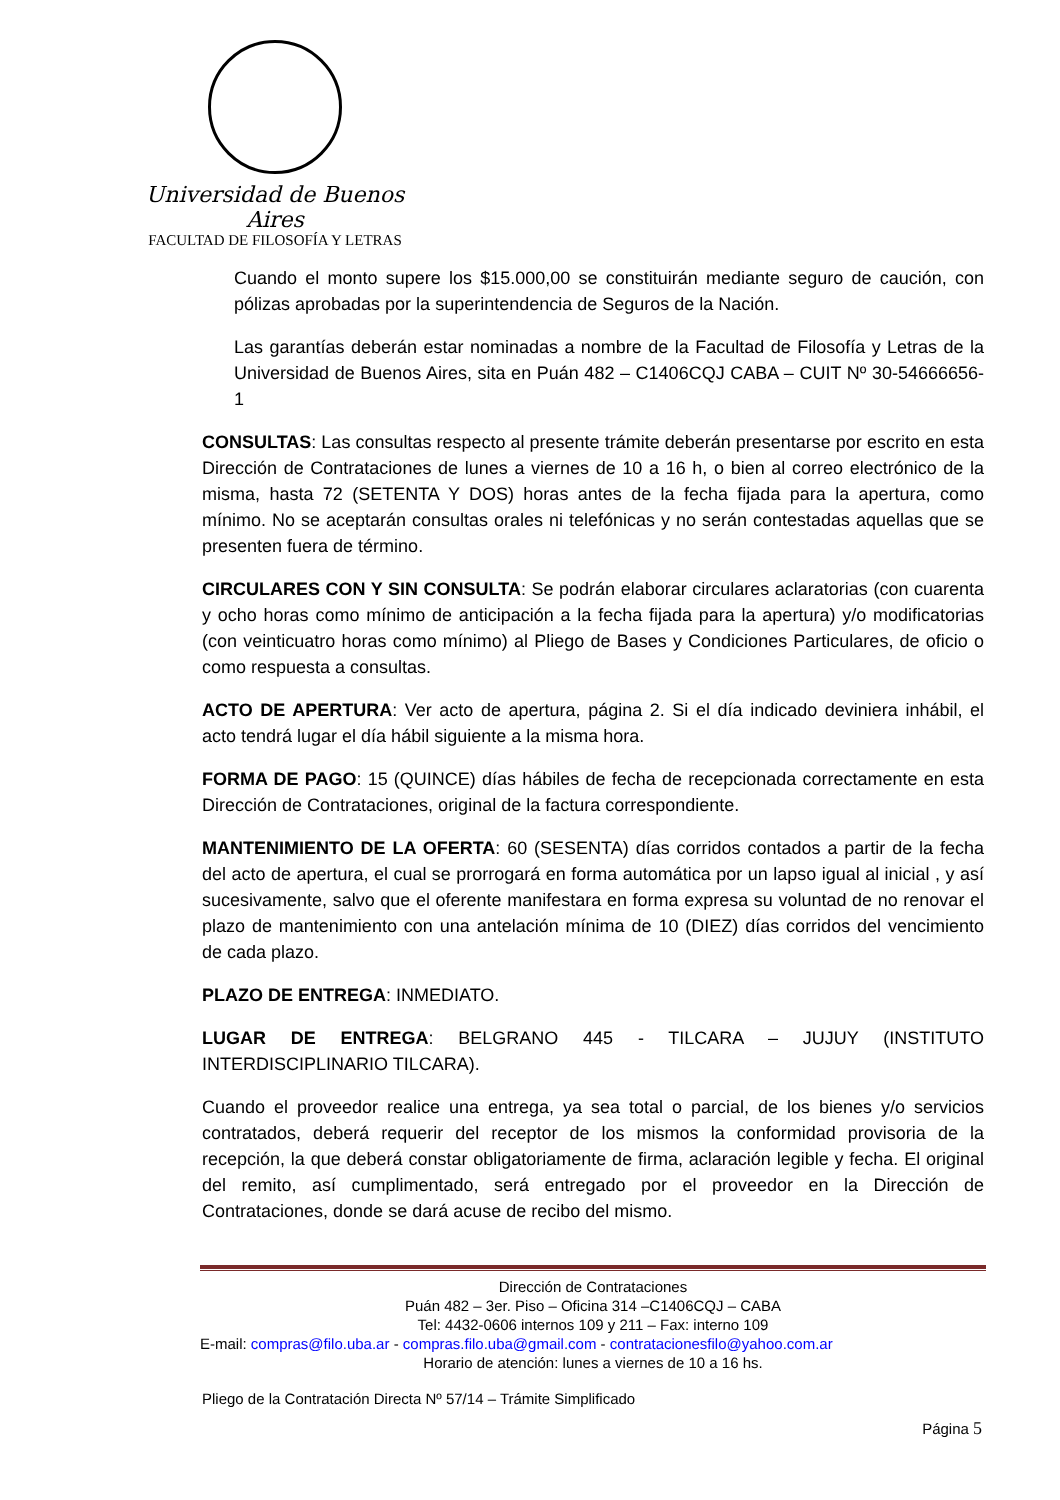Universidad de Buenos Aires
FACULTAD DE FILOSOFÍA Y LETRAS
Cuando el monto supere los $15.000,00 se constituirán mediante seguro de caución, con pólizas aprobadas por la superintendencia de Seguros de la Nación.
Las garantías deberán estar nominadas a nombre de la Facultad de Filosofía y Letras de la Universidad de Buenos Aires, sita en Puán 482 – C1406CQJ CABA – CUIT Nº 30-54666656-1
CONSULTAS: Las consultas respecto al presente trámite deberán presentarse por escrito en esta Dirección de Contrataciones de lunes a viernes de 10 a 16 h, o bien al correo electrónico de la misma, hasta 72 (SETENTA Y DOS) horas antes de la fecha fijada para la apertura, como mínimo. No se aceptarán consultas orales ni telefónicas y no serán contestadas aquellas que se presenten fuera de término.
CIRCULARES CON Y SIN CONSULTA: Se podrán elaborar circulares aclaratorias (con cuarenta y ocho horas como mínimo de anticipación a la fecha fijada para la apertura) y/o modificatorias (con veinticuatro horas como mínimo) al Pliego de Bases y Condiciones Particulares, de oficio o como respuesta a consultas.
ACTO DE APERTURA: Ver acto de apertura, página 2. Si el día indicado deviniera inhábil, el acto tendrá lugar el día hábil siguiente a la misma hora.
FORMA DE PAGO: 15 (QUINCE) días hábiles de fecha de recepcionada correctamente en esta Dirección de Contrataciones, original de la factura correspondiente.
MANTENIMIENTO DE LA OFERTA: 60 (SESENTA) días corridos contados a partir de la fecha del acto de apertura, el cual se prorrogará en forma automática por un lapso igual al inicial , y así sucesivamente, salvo que el oferente manifestara en forma expresa su voluntad de no renovar el plazo de mantenimiento con una antelación mínima de 10 (DIEZ) días corridos del vencimiento de cada plazo.
PLAZO DE ENTREGA: INMEDIATO.
LUGAR DE ENTREGA: BELGRANO 445 - TILCARA – JUJUY (INSTITUTO INTERDISCIPLINARIO TILCARA).
Cuando el proveedor realice una entrega, ya sea total o parcial, de los bienes y/o servicios contratados, deberá requerir del receptor de los mismos la conformidad provisoria de la recepción, la que deberá constar obligatoriamente de firma, aclaración legible y fecha. El original del remito, así cumplimentado, será entregado por el proveedor en la Dirección de Contrataciones, donde se dará acuse de recibo del mismo.
Dirección de Contrataciones
Puán 482 – 3er. Piso – Oficina 314 –C1406CQJ – CABA
Tel: 4432-0606 internos 109 y 211 – Fax: interno 109
E-mail: compras@filo.uba.ar - compras.filo.uba@gmail.com - contratacionesfilo@yahoo.com.ar
Horario de atención: lunes a viernes de 10 a 16 hs.
Pliego de la Contratación Directa Nº 57/14 – Trámite Simplificado
Página 5